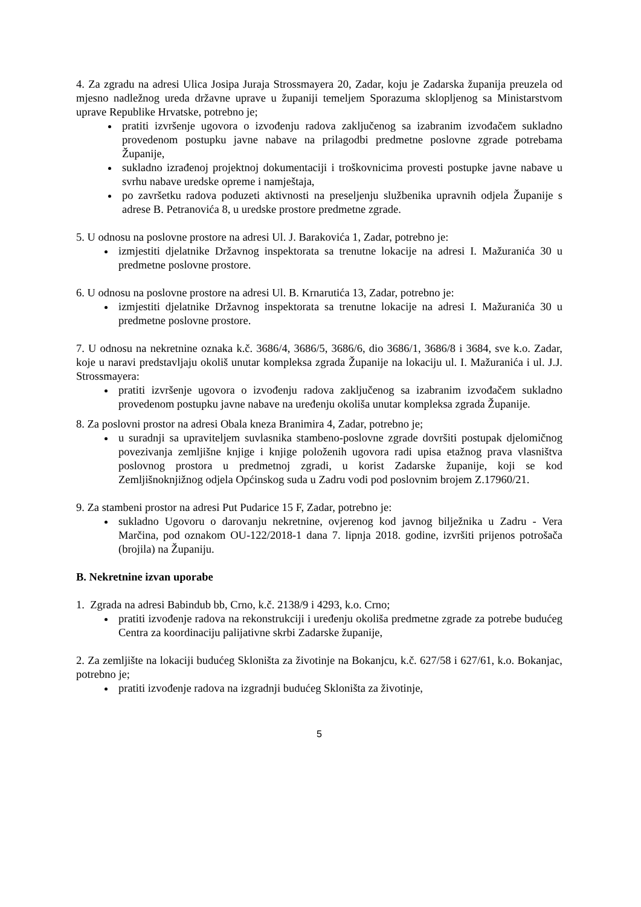4. Za zgradu na adresi Ulica Josipa Juraja Strossmayera 20, Zadar, koju je Zadarska županija preuzela od mjesno nadležnog ureda državne uprave u županiji temeljem Sporazuma sklopljenog sa Ministarstvom uprave Republike Hrvatske, potrebno je;
pratiti izvršenje ugovora o izvođenju radova zaključenog sa izabranim izvođačem sukladno provedenom postupku javne nabave na prilagodbi predmetne poslovne zgrade potrebama Županije,
sukladno izrađenoj projektnoj dokumentaciji i troškovnicima provesti postupke javne nabave u svrhu nabave uredske opreme i namještaja,
po završetku radova poduzeti aktivnosti na preseljenju službenika upravnih odjela Županije s adrese B. Petranovića 8, u uredske prostore predmetne zgrade.
5. U odnosu na poslovne prostore na adresi Ul. J. Barakovića 1, Zadar, potrebno je:
izmjestiti djelatnike Državnog inspektorata sa trenutne lokacije na adresi I. Mažuranića 30 u predmetne poslovne prostore.
6. U odnosu na poslovne prostore na adresi Ul. B. Krnarutića 13, Zadar, potrebno je:
izmjestiti djelatnike Državnog inspektorata sa trenutne lokacije na adresi I. Mažuranića 30 u predmetne poslovne prostore.
7. U odnosu na nekretnine oznaka k.č. 3686/4, 3686/5, 3686/6, dio 3686/1, 3686/8 i 3684, sve k.o. Zadar, koje u naravi predstavljaju okoliš unutar kompleksa zgrada Županije na lokaciju ul. I. Mažuranića i ul. J.J. Strossmayera:
pratiti izvršenje ugovora o izvođenju radova zaključenog sa izabranim izvođačem sukladno provedenom postupku javne nabave na uređenju okoliša unutar kompleksa zgrada Županije.
8. Za poslovni prostor na adresi Obala kneza Branimira 4, Zadar, potrebno je;
u suradnji sa upraviteljem suvlasnika stambeno-poslovne zgrade dovršiti postupak djelomičnog povezivanja zemljišne knjige i knjige položenih ugovora radi upisa etažnog prava vlasništva poslovnog prostora u predmetnoj zgradi, u korist Zadarske županije, koji se kod Zemljišnoknjižnog odjela Općinskog suda u Zadru vodi pod poslovnim brojem Z.17960/21.
9. Za stambeni prostor na adresi Put Pudarice 15 F, Zadar, potrebno je:
sukladno Ugovoru o darovanju nekretnine, ovjerenog kod javnog bilježnika u Zadru - Vera Marčina, pod oznakom OU-122/2018-1 dana 7. lipnja 2018. godine, izvršiti prijenos potrošača (brojila) na Županiju.
B. Nekretnine izvan uporabe
1. Zgrada na adresi Babindub bb, Crno, k.č. 2138/9 i 4293, k.o. Crno;
pratiti izvođenje radova na rekonstrukciji i uređenju okoliša predmetne zgrade za potrebe budućeg Centra za koordinaciju palijativne skrbi Zadarske županije,
2. Za zemljište na lokaciji budućeg Skloništa za životinje na Bokanjcu, k.č. 627/58 i 627/61, k.o. Bokanjac, potrebno je;
pratiti izvođenje radova na izgradnji budućeg Skloništa za životinje,
5